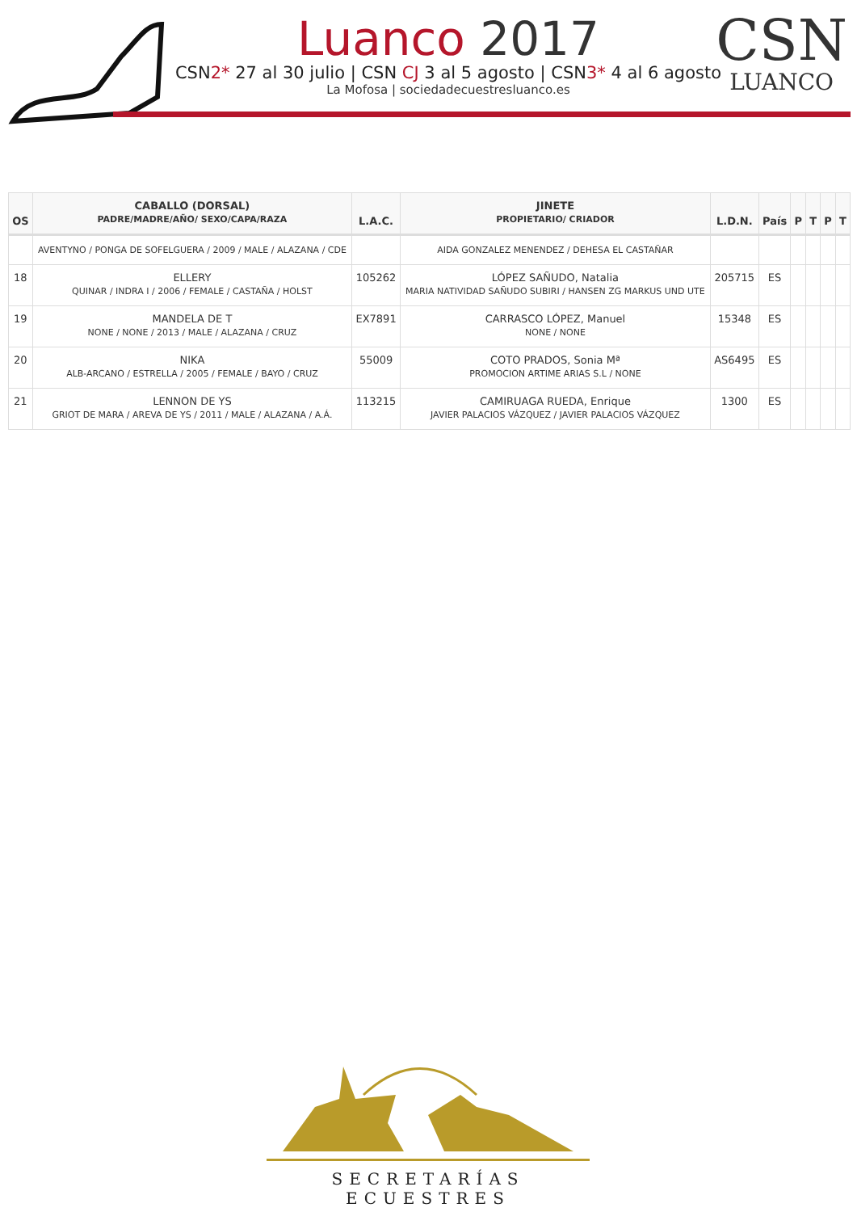Luanco 2017
CSN2* 27 al 30 julio | CSN CJ 3 al 5 agosto | CSN3* 4 al 6 agosto
La Mofosa | sociedadecuestresluanco.es
CSN
LUANCO
| OS | CABALLO (DORSAL) PADRE/MADRE/AÑO/ SEXO/CAPA/RAZA | L.A.C. | JINETE PROPIETARIO/ CRIADOR | L.D.N. | País | P | T | P | T |
| --- | --- | --- | --- | --- | --- | --- | --- | --- | --- |
| | AVENTYNO / PONGA DE SOFELGUERA / 2009 / MALE / ALAZANA / CDE | | AIDA GONZALEZ MENENDEZ / DEHESA EL CASTAÑAR | | | | | | |
| 18 | ELLERY QUINAR / INDRA I / 2006 / FEMALE / CASTAÑA / HOLST | 105262 | LÓPEZ SAÑUDO, Natalia MARIA NATIVIDAD SAÑUDO SUBIRI / HANSEN ZG MARKUS UND UTE | 205715 | ES | | | | |
| 19 | MANDELA DE T NONE / NONE / 2013 / MALE / ALAZANA / CRUZ | EX7891 | CARRASCO LÓPEZ, Manuel NONE / NONE | 15348 | ES | | | | |
| 20 | NIKA ALB-ARCANO / ESTRELLA / 2005 / FEMALE / BAYO / CRUZ | 55009 | COTO PRADOS, Sonia Mª PROMOCION ARTIME ARIAS S.L / NONE | AS6495 | ES | | | | |
| 21 | LENNON DE YS GRIOT DE MARA / AREVA DE YS / 2011 / MALE / ALAZANA / A.Á. | 113215 | CAMIRUAGA RUEDA, Enrique JAVIER PALACIOS VÁZQUEZ / JAVIER PALACIOS VÁZQUEZ | 1300 | ES | | | | |
SECRETARÍAS ECUESTRES